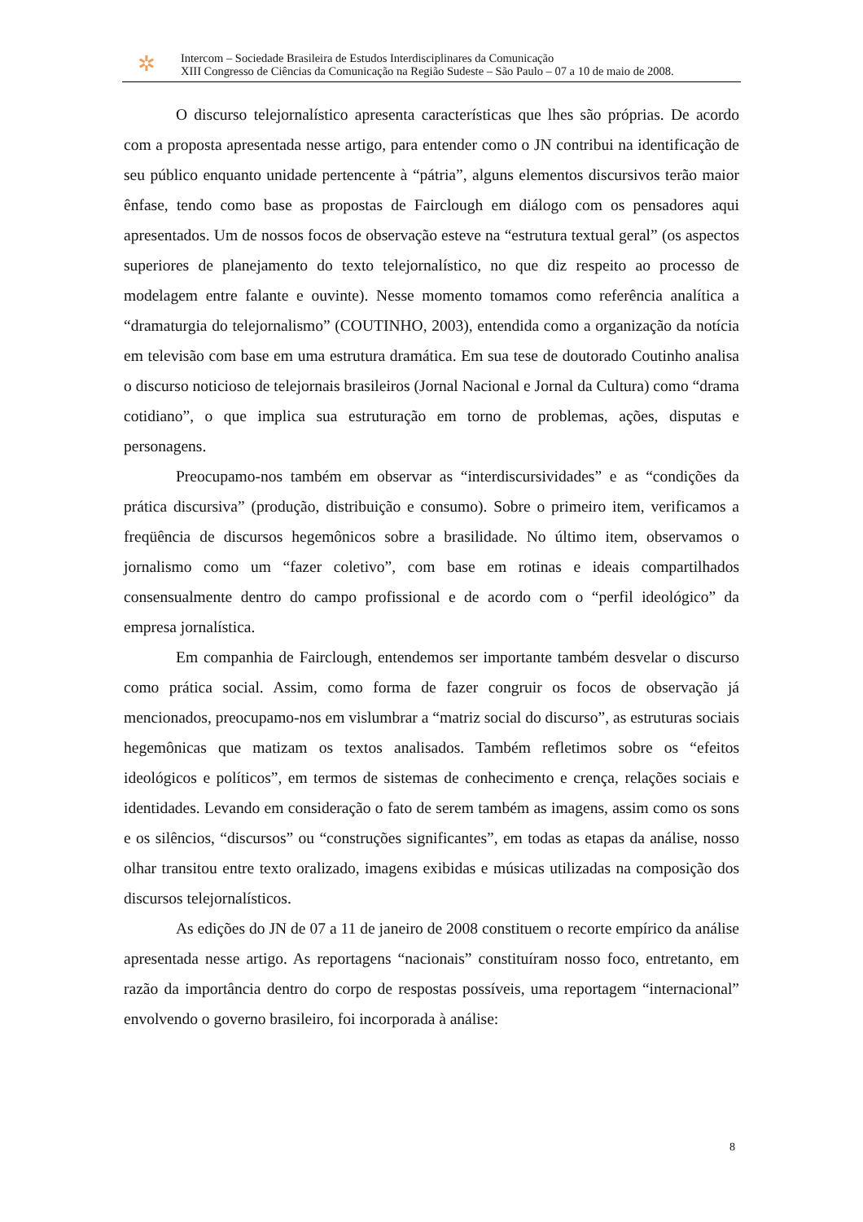✲
Intercom – Sociedade Brasileira de Estudos Interdisciplinares da Comunicação
XIII Congresso de Ciências da Comunicação na Região Sudeste – São Paulo – 07 a 10 de maio de 2008.
O discurso telejornalístico apresenta características que lhes são próprias. De acordo com a proposta apresentada nesse artigo, para entender como o JN contribui na identificação de seu público enquanto unidade pertencente à “pátria”, alguns elementos discursivos terão maior ênfase, tendo como base as propostas de Fairclough em diálogo com os pensadores aqui apresentados. Um de nossos focos de observação esteve na “estrutura textual geral” (os aspectos superiores de planejamento do texto telejornalístico, no que diz respeito ao processo de modelagem entre falante e ouvinte). Nesse momento tomamos como referência analítica a “dramaturgia do telejornalismo” (COUTINHO, 2003), entendida como a organização da notícia em televisão com base em uma estrutura dramática. Em sua tese de doutorado Coutinho analisa o discurso noticioso de telejornais brasileiros (Jornal Nacional e Jornal da Cultura) como “drama cotidiano”, o que implica sua estruturação em torno de problemas, ações, disputas e personagens.
Preocupamo-nos também em observar as “interdiscursividades” e as “condições da prática discursiva” (produção, distribuição e consumo). Sobre o primeiro item, verificamos a freqüência de discursos hegemônicos sobre a brasilidade. No último item, observamos o jornalismo como um “fazer coletivo”, com base em rotinas e ideais compartilhados consensualmente dentro do campo profissional e de acordo com o “perfil ideológico” da empresa jornalística.
Em companhia de Fairclough, entendemos ser importante também desvelar o discurso como prática social. Assim, como forma de fazer congruir os focos de observação já mencionados, preocupamo-nos em vislumbrar a “matriz social do discurso”, as estruturas sociais hegemônicas que matizam os textos analisados. Também refletimos sobre os “efeitos ideológicos e políticos”, em termos de sistemas de conhecimento e crença, relações sociais e identidades. Levando em consideração o fato de serem também as imagens, assim como os sons e os silêncios, “discursos” ou “construções significantes”, em todas as etapas da análise, nosso olhar transitou entre texto oralizado, imagens exibidas e músicas utilizadas na composição dos discursos telejornalísticos.
As edições do JN de 07 a 11 de janeiro de 2008 constituem o recorte empírico da análise apresentada nesse artigo. As reportagens “nacionais” constituíram nosso foco, entretanto, em razão da importância dentro do corpo de respostas possíveis, uma reportagem “internacional” envolvendo o governo brasileiro, foi incorporada à análise:
8